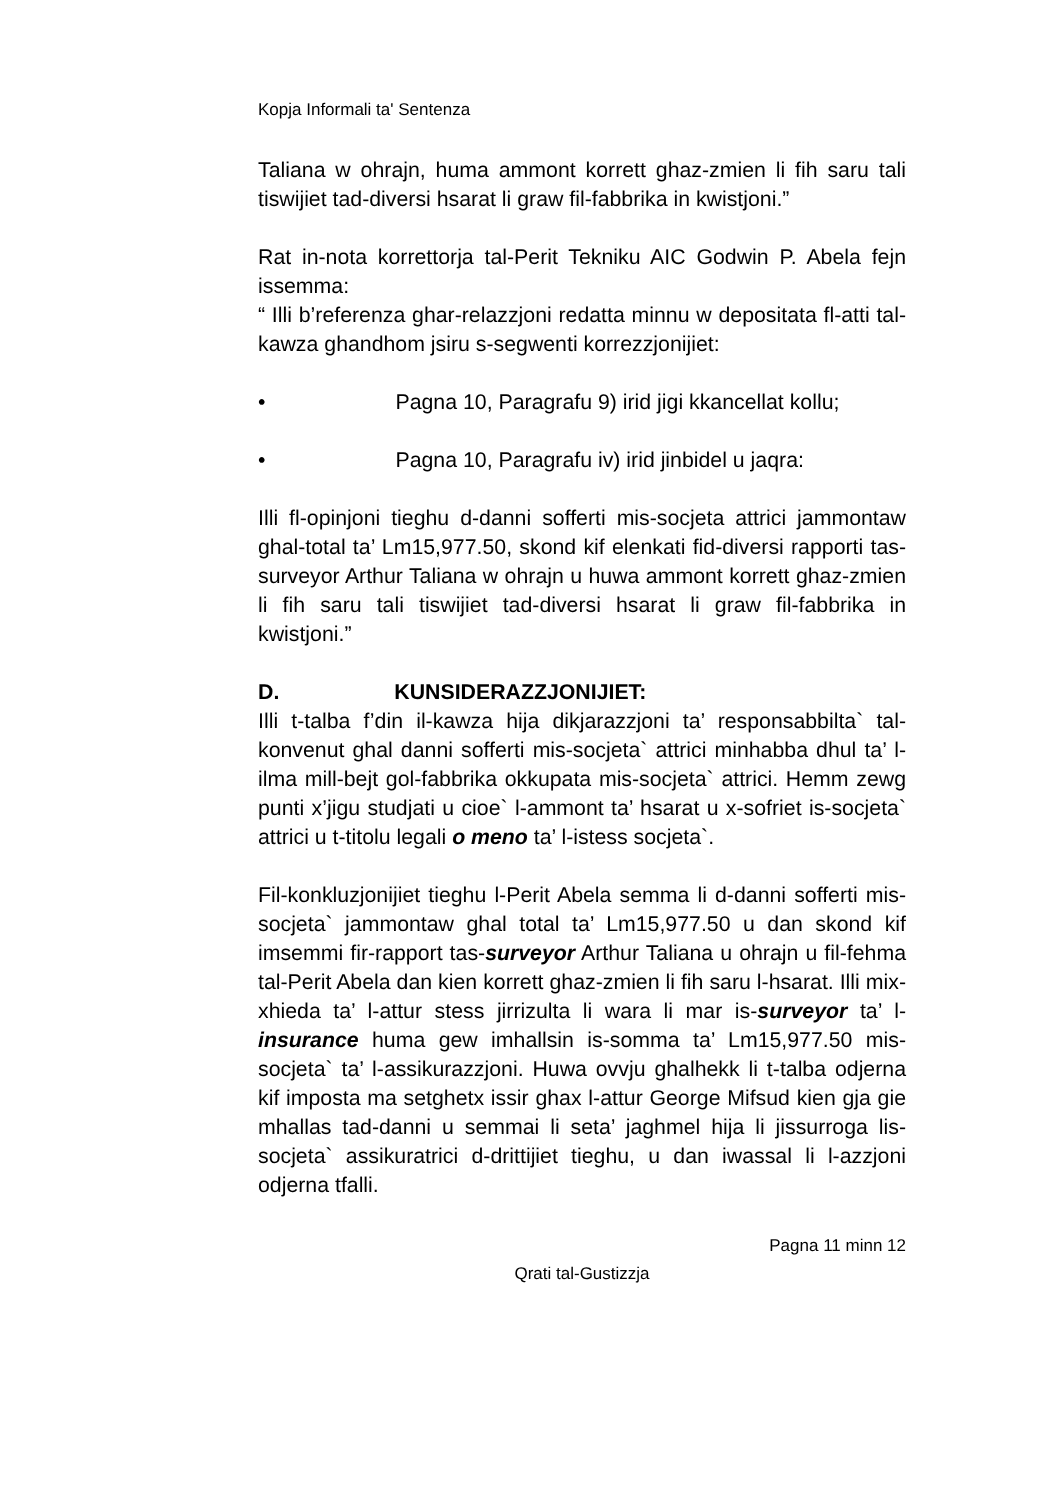Kopja Informali ta' Sentenza
Taliana w ohrajn, huma ammont korrett ghaz-zmien li fih saru tali tiswijiet tad-diversi hsarat li graw fil-fabbrika in kwistjoni.”
Rat in-nota korrettorja tal-Perit Tekniku AIC Godwin P. Abela fejn issemma:
“ Illi b’referenza ghar-relazzjoni redatta minnu w depositata fl-atti tal-kawza ghandhom jsiru s-segwenti korrezzjonijiet:
• Pagna 10, Paragrafu 9) irid jigi kkancellat kollu;
• Pagna 10, Paragrafu iv) irid jinbidel u jaqra:
Illi fl-opinjoni tieghu d-danni sofferti mis-socjeta attrici jammontaw ghal-total ta’ Lm15,977.50, skond kif elenkati fid-diversi rapporti tas-surveyor Arthur Taliana w ohrajn u huwa ammont korrett ghaz-zmien li fih saru tali tiswijiet tad-diversi hsarat li graw fil-fabbrika in kwistjoni.”
D. KUNSIDERAZZJONIJIET:
Illi t-talba f’din il-kawza hija dikjarazzjoni ta’ responsabbilta` tal-konvenut ghal danni sofferti mis-socjeta` attrici minhabba dhul ta’ l-ilma mill-bejt gol-fabbrika okkupata mis-socjeta` attrici. Hemm zewg punti x’jigu studjati u cioe` l-ammont ta’ hsarat u x-sofriet is-socjeta` attrici u t-titolu legali o meno ta’ l-istess socjeta`.
Fil-konkluzjonijiet tieghu l-Perit Abela semma li d-danni sofferti mis-socjeta` jammontaw ghal total ta’ Lm15,977.50 u dan skond kif imsemmi fir-rapport tas-surveyor Arthur Taliana u ohrajn u fil-fehma tal-Perit Abela dan kien korrett ghaz-zmien li fih saru l-hsarat. Illi mix-xhieda ta’ l-attur stess jirrizulta li wara li mar is-surveyor ta’ l-insurance huma gew imhallsin is-somma ta’ Lm15,977.50 mis-socjeta` ta’ l-assikurazzjoni. Huwa ovvju ghalhekk li t-talba odjerna kif imposta ma setghetx issir ghax l-attur George Mifsud kien gja gie mhallas tad-danni u semmai li seta’ jaghmel hija li jissurroga lis-socjeta` assikuratrici d-drittijiet tieghu, u dan iwassal li l-azzjoni odjerna tfalli.
Pagna 11 minn 12
Qrati tal-Gustizzja